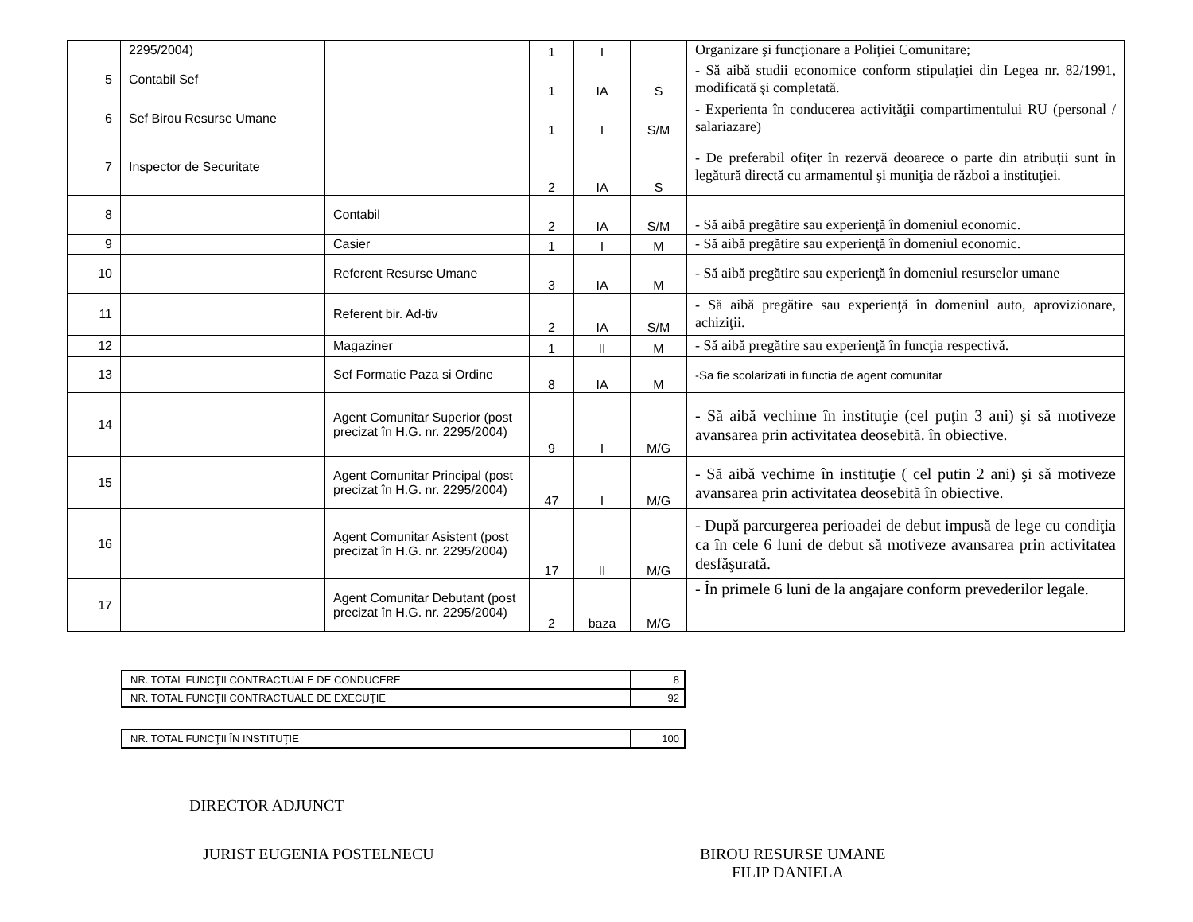| | 2295/2004) | | 1 | I | | Organizare şi funcţionare a Poliţiei Comunitare; |
| 5 | Contabil Sef | | 1 | IA | S | - Să aibă studii economice conform stipulaţiei din Legea nr. 82/1991, modificată şi completată. |
| 6 | Sef Birou Resurse Umane | | 1 | I | S/M | - Experienta în conducerea activităţii compartimentului RU (personal / salariazare) |
| 7 | Inspector de Securitate | | 2 | IA | S | - De preferabil ofiţer în rezervă deoarece o parte din atribuţii sunt în legătură directă cu armamentul şi muniţia de război a instituţiei. |
| 8 | | Contabil | 2 | IA | S/M | - Să aibă pregătire sau experienţă în domeniul economic. |
| 9 | | Casier | 1 | I | M | - Să aibă pregătire sau experienţă în domeniul economic. |
| 10 | | Referent Resurse Umane | 3 | IA | M | - Să aibă pregătire sau experienţă în domeniul resurselor umane |
| 11 | | Referent bir. Ad-tiv | 2 | IA | S/M | - Să aibă pregătire sau experienţă în domeniul auto, aprovizionare, achiziţii. |
| 12 | | Magaziner | 1 | II | M | - Să aibă pregătire sau experienţă în funcţia respectivă. |
| 13 | | Sef Formatie Paza si Ordine | 8 | IA | M | -Sa fie scolarizati in functia de agent comunitar |
| 14 | | Agent Comunitar Superior (post precizat în H.G. nr. 2295/2004) | 9 | I | M/G | - Să aibă vechime în instituţie (cel puţin 3 ani) şi să motiveze avansarea prin activitatea deosebită. în obiective. |
| 15 | | Agent Comunitar Principal (post precizat în H.G. nr. 2295/2004) | 47 | I | M/G | - Să aibă vechime în instituţie ( cel putin 2 ani) şi să motiveze avansarea prin activitatea deosebită în obiective. |
| 16 | | Agent Comunitar Asistent (post precizat în H.G. nr. 2295/2004) | 17 | II | M/G | - După parcurgerea perioadei de debut impusă de lege cu condiţia ca în cele 6 luni de debut să motiveze avansarea prin activitatea desfăşurată. |
| 17 | | Agent Comunitar Debutant (post precizat în H.G. nr. 2295/2004) | 2 | baza | M/G | - În primele 6 luni de la angajare conform prevederilor legale. |
| NR. TOTAL FUNCŢII CONTRACTUALE DE CONDUCERE | 8 |
| NR. TOTAL FUNCŢII CONTRACTUALE DE EXECUŢIE | 92 |
| NR. TOTAL FUNCŢII ÎN INSTITUŢIE | 100 |
DIRECTOR ADJUNCT
JURIST EUGENIA POSTELNECU BIROU RESURSE UMANE
FILIP DANIELA